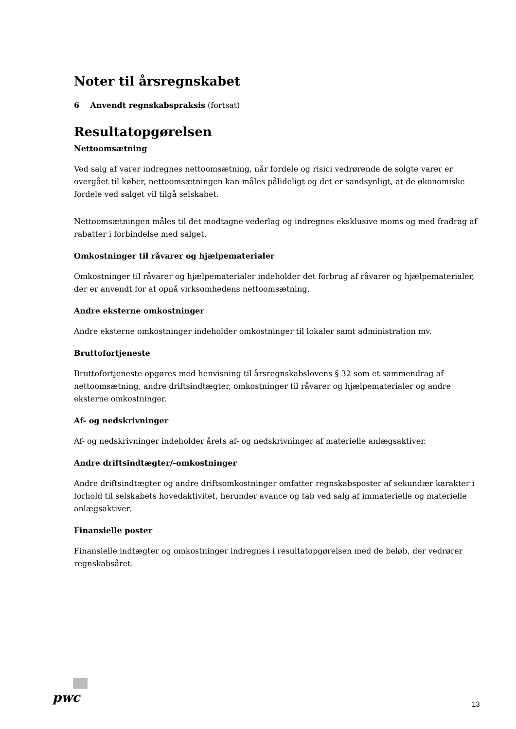Noter til årsregnskabet
6 Anvendt regnskabspraksis (fortsat)
Resultatopgørelsen
Nettoomsætning
Ved salg af varer indregnes nettoomsætning, når fordele og risici vedrørende de solgte varer er overgået til køber, nettoomsætningen kan måles pålideligt og det er sandsynligt, at de økonomiske fordele ved salget vil tilgå selskabet.
Nettoomsætningen måles til det modtagne vederlag og indregnes eksklusive moms og med fradrag af rabatter i forbindelse med salget.
Omkostninger til råvarer og hjælpematerialer
Omkostninger til råvarer og hjælpematerialer indeholder det forbrug af råvarer og hjælpematerialer, der er anvendt for at opnå virksomhedens nettoomsætning.
Andre eksterne omkostninger
Andre eksterne omkostninger indeholder omkostninger til lokaler samt administration mv.
Bruttofortjeneste
Bruttofortjeneste opgøres med henvisning til årsregnskabslovens § 32 som et sammendrag af nettoomsætning, andre driftsindtægter, omkostninger til råvarer og hjælpematerialer og andre eksterne omkostninger.
Af- og nedskrivninger
Af- og nedskrivninger indeholder årets af- og nedskrivninger af materielle anlægsaktiver.
Andre driftsindtægter/-omkostninger
Andre driftsindtægter og andre driftsomkostninger omfatter regnskabsposter af sekundær karakter i forhold til selskabets hovedaktivitet, herunder avance og tab ved salg af immaterielle og materielle anlægsaktiver.
Finansielle poster
Finansielle indtægter og omkostninger indregnes i resultatopgørelsen med de beløb, der vedrører regnskabsåret.
pwc 13